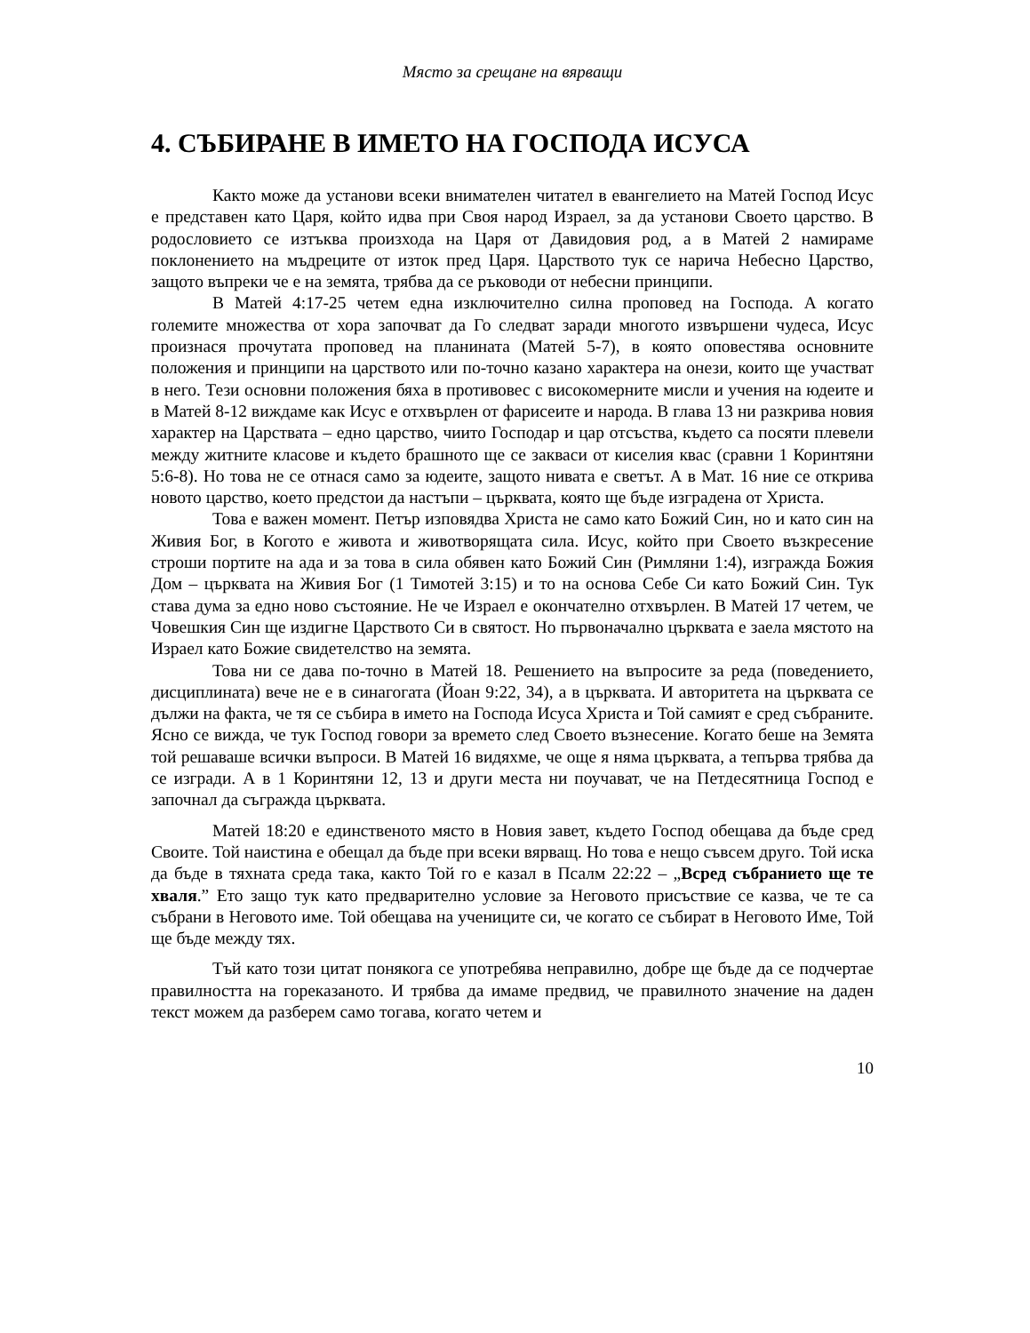Място за срещане на вярващи
4. СЪБИРАНЕ В ИМЕТО НА ГОСПОДА ИСУСА
Както може да установи всеки внимателен читател в евангелието на Матей Господ Исус е представен като Царя, който идва при Своя народ Израел, за да установи Своето царство. В родословието се изтъква произхода на Царя от Давидовия род, а в Матей 2 намираме поклонението на мъдреците от изток пред Царя. Царството тук се нарича Небесно Царство, защото въпреки че е на земята, трябва да се ръководи от небесни принципи.
В Матей 4:17-25 четем една изключително силна проповед на Господа. А когато големите множества от хора започват да Го следват заради многото извършени чудеса, Исус произнася прочутата проповед на планината (Матей 5-7), в която оповестява основните положения и принципи на царството или по-точно казано характера на онези, които ще участват в него. Тези основни положения бяха в противовес с високомерните мисли и учения на юдеите и в Матей 8-12 виждаме как Исус е отхвърлен от фарисеите и народа. В глава 13 ни разкрива новия характер на Царствата – едно царство, чиито Господар и цар отсъства, където са посяти плевели между житните класове и където брашното ще се закваси от киселия квас (сравни 1 Коринтяни 5:6-8). Но това не се отнася само за юдеите, защото нивата е светът. А в Мат. 16 ние се открива новото царство, което предстои да настъпи – църквата, която ще бъде изградена от Христа.
Това е важен момент. Петър изповядва Христа не само като Божий Син, но и като син на Живия Бог, в Когото е живота и животворящата сила. Исус, който при Своето възкресение строши портите на ада и за това в сила обявен като Божий Син (Римляни 1:4), изгражда Божия Дом – църквата на Живия Бог (1 Тимотей 3:15) и то на основа Себе Си като Божий Син. Тук става дума за едно ново състояние. Не че Израел е окончателно отхвърлен. В Матей 17 четем, че Човешкия Син ще издигне Царството Си в святост. Но първоначално църквата е заела мястото на Израел като Божие свидетелство на земята.
Това ни се дава по-точно в Матей 18. Решението на въпросите за реда (поведението, дисциплината) вече не е в синагогата (Йоан 9:22, 34), а в църквата. И авторитета на църквата се дължи на факта, че тя се събира в името на Господа Исуса Христа и Той самият е сред събраните. Ясно се вижда, че тук Господ говори за времето след Своето възнесение. Когато беше на Земята той решаваше всички въпроси. В Матей 16 видяхме, че още я няма църквата, а тепърва трябва да се изгради. А в 1 Коринтяни 12, 13 и други места ни поучават, че на Петдесятница Господ е започнал да съгражда църквата.
Матей 18:20 е единственото място в Новия завет, където Господ обещава да бъде сред Своите. Той наистина е обещал да бъде при всеки вярващ. Но това е нещо съвсем друго. Той иска да бъде в тяхната среда така, както Той го е казал в Псалм 22:22 – „Всред събранието ще те хваля.” Ето защо тук като предварително условие за Неговото присъствие се казва, че те са събрани в Неговото име. Той обещава на учениците си, че когато се събират в Неговото Име, Той ще бъде между тях.
Тъй като този цитат понякога се употребява неправилно, добре ще бъде да се подчертае правилността на гореказаното. И трябва да имаме предвид, че правилното значение на даден текст можем да разберем само тогава, когато четем и
10